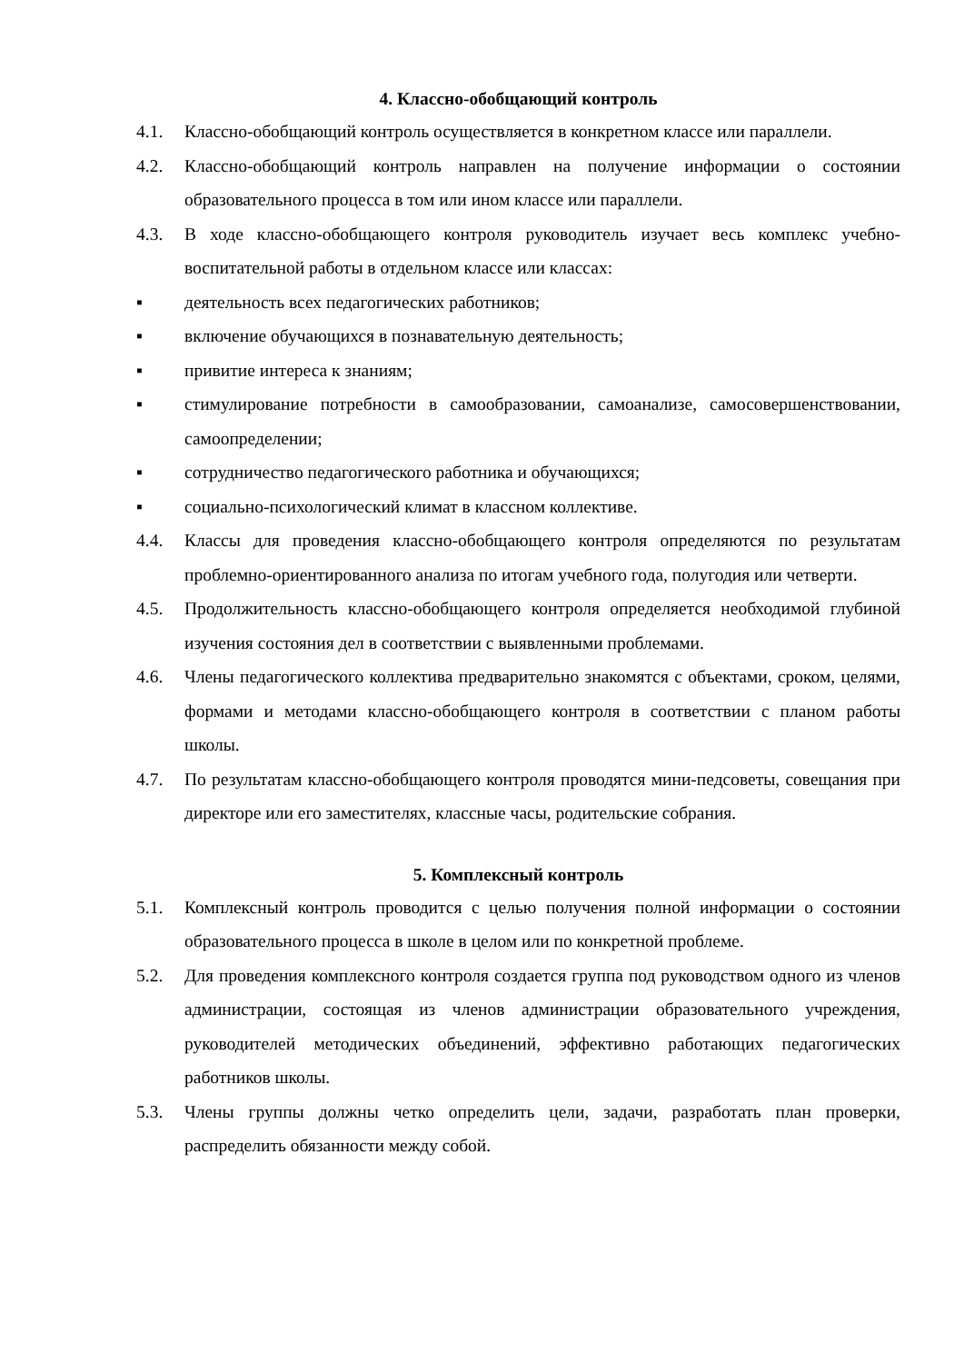4. Классно-обобщающий контроль
4.1. Классно-обобщающий контроль осуществляется в конкретном классе или параллели.
4.2. Классно-обобщающий контроль направлен на получение информации о состоянии образовательного процесса в том или ином классе или параллели.
4.3. В ходе классно-обобщающего контроля руководитель изучает весь комплекс учебно-воспитательной работы в отдельном классе или классах:
▪ деятельность всех педагогических работников;
▪ включение обучающихся в познавательную деятельность;
▪ привитие интереса к знаниям;
▪ стимулирование потребности в самообразовании, самоанализе, самосовершенствовании, самоопределении;
▪ сотрудничество педагогического работника и обучающихся;
▪ социально-психологический климат в классном коллективе.
4.4. Классы для проведения классно-обобщающего контроля определяются по результатам проблемно-ориентированного анализа по итогам учебного года, полугодия или четверти.
4.5. Продолжительность классно-обобщающего контроля определяется необходимой глубиной изучения состояния дел в соответствии с выявленными проблемами.
4.6. Члены педагогического коллектива предварительно знакомятся с объектами, сроком, целями, формами и методами классно-обобщающего контроля в соответствии с планом работы школы.
4.7. По результатам классно-обобщающего контроля проводятся мини-педсоветы, совещания при директоре или его заместителях, классные часы, родительские собрания.
5. Комплексный контроль
5.1. Комплексный контроль проводится с целью получения полной информации о состоянии образовательного процесса в школе в целом или по конкретной проблеме.
5.2. Для проведения комплексного контроля создается группа под руководством одного из членов администрации, состоящая из членов администрации образовательного учреждения, руководителей методических объединений, эффективно работающих педагогических работников школы.
5.3. Члены группы должны четко определить цели, задачи, разработать план проверки, распределить обязанности между собой.